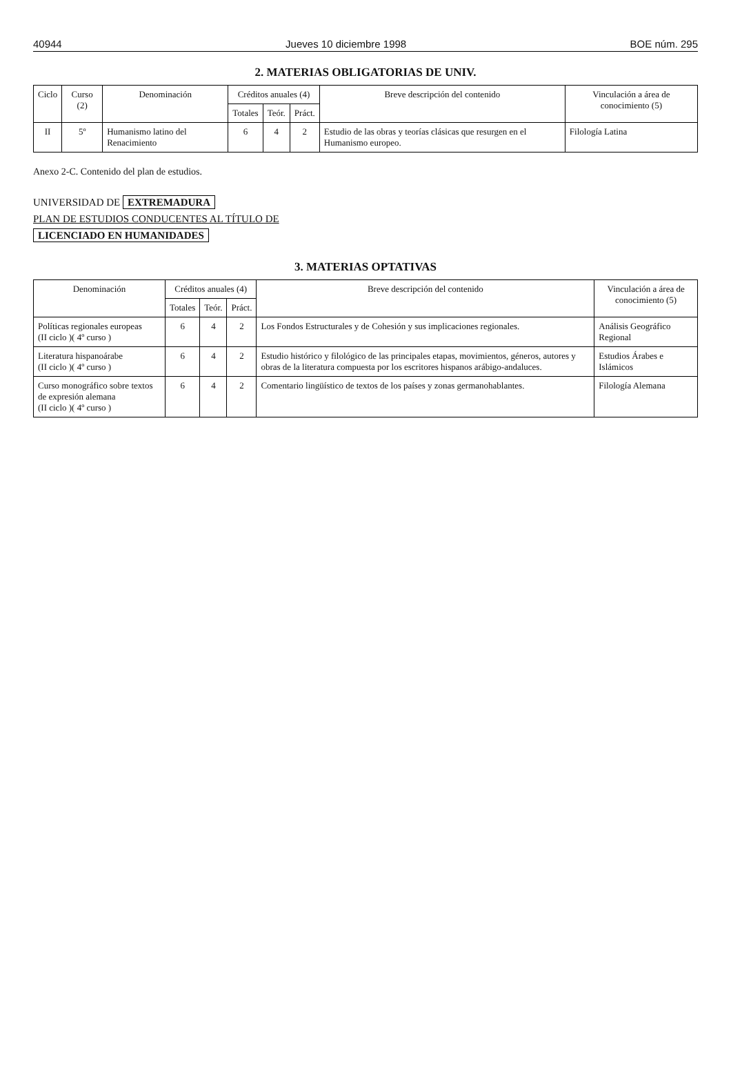40944 Jueves 10 diciembre 1998 BOE núm. 295
2. MATERIAS OBLIGATORIAS DE UNIV.
| Ciclo | Curso (2) | Denominación | Créditos anuales (4) | | | Breve descripción del contenido | Vinculación a área de conocimiento (5) |
| --- | --- | --- | --- | --- | --- | --- | --- |
| | | | Totales | Teór. | Práct. | | |
| II | 5º | Humanismo latino del Renacimiento | 6 | 4 | 2 | Estudio de las obras y teorías clásicas que resurgen en el Humanismo europeo. | Filología Latina |
Anexo 2-C. Contenido del plan de estudios.
UNIVERSIDAD DE EXTREMADURA
PLAN DE ESTUDIOS CONDUCENTES AL TÍTULO DE
LICENCIADO EN HUMANIDADES
3. MATERIAS OPTATIVAS
| Denominación | Créditos anuales (4) | | | Breve descripción del contenido | Vinculación a área de conocimiento (5) |
| --- | --- | --- | --- | --- | --- |
| | Totales | Teór. | Práct. | | |
| Políticas regionales europeas (II ciclo )( 4º curso ) | 6 | 4 | 2 | Los Fondos Estructurales y de Cohesión y sus implicaciones regionales. | Análisis Geográfico Regional |
| Literatura hispanoárabe (II ciclo )( 4º curso ) | 6 | 4 | 2 | Estudio histórico y filológico de las principales etapas, movimientos, géneros, autores y obras de la literatura compuesta por los escritores hispanos arábigo-andaluces. | Estudios Árabes e Islámicos |
| Curso monográfico sobre textos de expresión alemana (II ciclo )( 4º curso ) | 6 | 4 | 2 | Comentario lingüístico de textos de los países y zonas germanohablantes. | Filología Alemana |